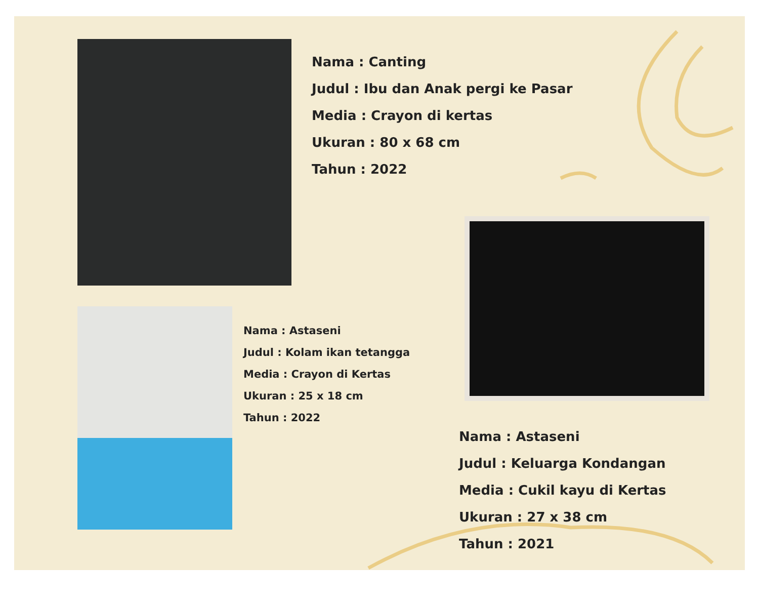Nama : Canting
Judul : Ibu dan Anak pergi ke Pasar
Media : Crayon di kertas
Ukuran : 80 x 68 cm
Tahun : 2022
Nama : Astaseni
Judul : Kolam ikan tetangga
Media : Crayon di Kertas
Ukuran : 25 x 18 cm
Tahun : 2022
Nama : Astaseni
Judul : Keluarga Kondangan
Media : Cukil kayu di Kertas
Ukuran : 27 x 38 cm
Tahun : 2021